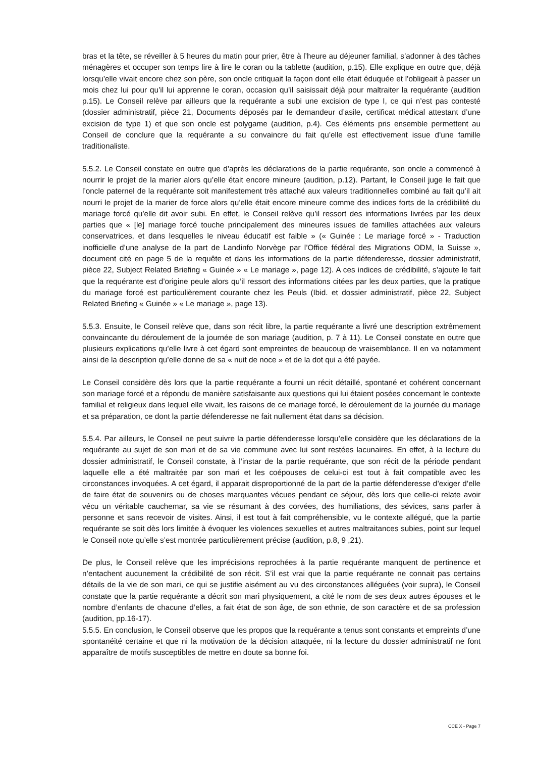bras et la tête, se réveiller à 5 heures du matin pour prier, être à l’heure au déjeuner familial, s’adonner à des tâches ménagères et occuper son temps lire à lire le coran ou la tablette (audition, p.15). Elle explique en outre que, déjà lorsqu’elle vivait encore chez son père, son oncle critiquait la façon dont elle était éduquée et l’obligeait à passer un mois chez lui pour qu’il lui apprenne le coran, occasion qu’il saisissait déjà pour maltraiter la requérante (audition p.15). Le Conseil relève par ailleurs que la requérante a subi une excision de type I, ce qui n’est pas contesté (dossier administratif, pièce 21, Documents déposés par le demandeur d’asile, certificat médical attestant d’une excision de type 1) et que son oncle est polygame (audition, p.4). Ces éléments pris ensemble permettent au Conseil de conclure que la requérante a su convaincre du fait qu’elle est effectivement issue d’une famille traditionaliste.
5.5.2. Le Conseil constate en outre que d’après les déclarations de la partie requérante, son oncle a commencé à nourrir le projet de la marier alors qu’elle était encore mineure (audition, p.12). Partant, le Conseil juge le fait que l’oncle paternel de la requérante soit manifestement très attaché aux valeurs traditionnelles combiné au fait qu’il ait nourri le projet de la marier de force alors qu’elle était encore mineure comme des indices forts de la crédibilité du mariage forcé qu’elle dit avoir subi. En effet, le Conseil relève qu’il ressort des informations livrées par les deux parties que « [le] mariage forcé touche principalement des mineures issues de familles attachées aux valeurs conservatrices, et dans lesquelles le niveau éducatif est faible » (« Guinée : Le mariage forcé » - Traduction inofficielle d’une analyse de la part de Landinfo Norvège par l’Office fédéral des Migrations ODM, la Suisse », document cité en page 5 de la requête et dans les informations de la partie défenderesse, dossier administratif, pièce 22, Subject Related Briefing « Guinée » « Le mariage », page 12). A ces indices de crédibilité, s’ajoute le fait que la requérante est d’origine peule alors qu’il ressort des informations citées par les deux parties, que la pratique du mariage forcé est particulièrement courante chez les Peuls (Ibid. et dossier administratif, pièce 22, Subject Related Briefing « Guinée » « Le mariage », page 13).
5.5.3. Ensuite, le Conseil relève que, dans son récit libre, la partie requérante a livré une description extrêmement convaincante du déroulement de la journée de son mariage (audition, p. 7 à 11). Le Conseil constate en outre que plusieurs explications qu’elle livre à cet égard sont empreintes de beaucoup de vraisemblance. Il en va notamment ainsi de la description qu’elle donne de sa « nuit de noce » et de la dot qui a été payée.
Le Conseil considère dès lors que la partie requérante a fourni un récit détaillé, spontané et cohérent concernant son mariage forcé et a répondu de manière satisfaisante aux questions qui lui étaient posées concernant le contexte familial et religieux dans lequel elle vivait, les raisons de ce mariage forcé, le déroulement de la journée du mariage et sa préparation, ce dont la partie défenderesse ne fait nullement état dans sa décision.
5.5.4. Par ailleurs, le Conseil ne peut suivre la partie défenderesse lorsqu’elle considère que les déclarations de la requérante au sujet de son mari et de sa vie commune avec lui sont restées lacunaires. En effet, à la lecture du dossier administratif, le Conseil constate, à l’instar de la partie requérante, que son récit de la période pendant laquelle elle a été maltraitée par son mari et les coépouses de celui-ci est tout à fait compatible avec les circonstances invoquées. A cet égard, il apparait disproportionné de la part de la partie défenderesse d’exiger d’elle de faire état de souvenirs ou de choses marquantes vécues pendant ce séjour, dès lors que celle-ci relate avoir vécu un véritable cauchemar, sa vie se résumant à des corvées, des humiliations, des sévices, sans parler à personne et sans recevoir de visites. Ainsi, il est tout à fait compréhensible, vu le contexte allégué, que la partie requérante se soit dès lors limitée à évoquer les violences sexuelles et autres maltraitances subies, point sur lequel le Conseil note qu’elle s’est montrée particulièrement précise (audition, p.8, 9 ,21).
De plus, le Conseil relève que les imprécisions reprochées à la partie requérante manquent de pertinence et n’entachent aucunement la crédibilité de son récit. S’il est vrai que la partie requérante ne connait pas certains détails de la vie de son mari, ce qui se justifie aisément au vu des circonstances alléguées (voir supra), le Conseil constate que la partie requérante a décrit son mari physiquement, a cité le nom de ses deux autres épouses et le nombre d’enfants de chacune d’elles, a fait état de son âge, de son ethnie, de son caractère et de sa profession (audition, pp.16-17).
5.5.5. En conclusion, le Conseil observe que les propos que la requérante a tenus sont constants et empreints d’une spontanéité certaine et que ni la motivation de la décision attaquée, ni la lecture du dossier administratif ne font apparaître de motifs susceptibles de mettre en doute sa bonne foi.
CCE X - Page 7